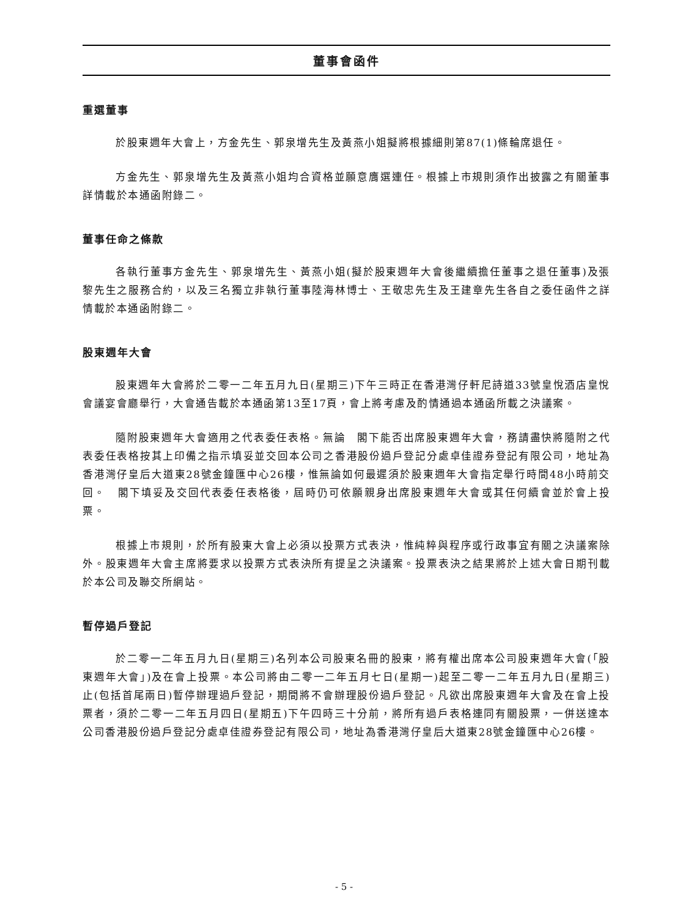董事會函件
重選董事
於股東週年大會上，方金先生、郭泉增先生及黃燕小姐擬將根據細則第87(1)條輪席退任。
方金先生、郭泉增先生及黃燕小姐均合資格並願意膺選連任。根據上市規則須作出披露之有關董事詳情載於本通函附錄二。
董事任命之條款
各執行董事方金先生、郭泉增先生、黃燕小姐(擬於股東週年大會後繼續擔任董事之退任董事)及張黎先生之服務合約，以及三名獨立非執行董事陸海林博士、王敬忠先生及王建章先生各自之委任函件之詳情載於本通函附錄二。
股東週年大會
股東週年大會將於二零一二年五月九日(星期三)下午三時正在香港灣仔軒尼詩道33號皇悅酒店皇悅會議宴會廳舉行，大會通告載於本通函第13至17頁，會上將考慮及酌情通過本通函所載之決議案。
隨附股東週年大會適用之代表委任表格。無論　閣下能否出席股東週年大會，務請盡快將隨附之代表委任表格按其上印備之指示填妥並交回本公司之香港股份過戶登記分處卓佳證券登記有限公司，地址為香港灣仔皇后大道東28號金鐘匯中心26樓，惟無論如何最遲須於股東週年大會指定舉行時間48小時前交回。　閣下填妥及交回代表委任表格後，屆時仍可依願親身出席股東週年大會或其任何續會並於會上投票。
根據上市規則，於所有股東大會上必須以投票方式表決，惟純粹與程序或行政事宜有關之決議案除外。股東週年大會主席將要求以投票方式表決所有提呈之決議案。投票表決之結果將於上述大會日期刊載於本公司及聯交所網站。
暫停過戶登記
於二零一二年五月九日(星期三)名列本公司股東名冊的股東，將有權出席本公司股東週年大會(「股東週年大會」)及在會上投票。本公司將由二零一二年五月七日(星期一)起至二零一二年五月九日(星期三)止(包括首尾兩日)暫停辦理過戶登記，期間將不會辦理股份過戶登記。凡欲出席股東週年大會及在會上投票者，須於二零一二年五月四日(星期五)下午四時三十分前，將所有過戶表格連同有關股票，一併送達本公司香港股份過戶登記分處卓佳證券登記有限公司，地址為香港灣仔皇后大道東28號金鐘匯中心26樓。
- 5 -